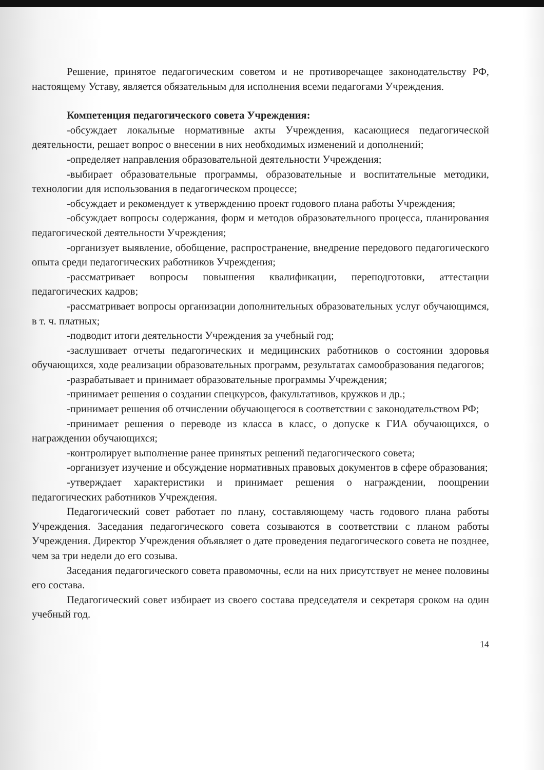Решение, принятое педагогическим советом и не противоречащее законодательству РФ, настоящему Уставу, является обязательным для исполнения всеми педагогами Учреждения.
Компетенция педагогического совета Учреждения:
-обсуждает локальные нормативные акты Учреждения, касающиеся педагогической деятельности, решает вопрос о внесении в них необходимых изменений и дополнений;
-определяет направления образовательной деятельности Учреждения;
-выбирает образовательные программы, образовательные и воспитательные методики, технологии для использования в педагогическом процессе;
-обсуждает и рекомендует к утверждению проект годового плана работы Учреждения;
-обсуждает вопросы содержания, форм и методов образовательного процесса, планирования педагогической деятельности Учреждения;
-организует выявление, обобщение, распространение, внедрение передового педагогического опыта среди педагогических работников Учреждения;
-рассматривает вопросы повышения квалификации, переподготовки, аттестации педагогических кадров;
-рассматривает вопросы организации дополнительных образовательных услуг обучающимся, в т. ч. платных;
-подводит итоги деятельности Учреждения за учебный год;
-заслушивает отчеты педагогических и медицинских работников о состоянии здоровья обучающихся, ходе реализации образовательных программ, результатах самообразования педагогов;
-разрабатывает и принимает образовательные программы Учреждения;
-принимает решения о создании спецкурсов, факультативов, кружков и др.;
-принимает решения об отчислении обучающегося в соответствии с законодательством РФ;
-принимает решения о переводе из класса в класс, о допуске к ГИА обучающихся, о награждении обучающихся;
-контролирует выполнение ранее принятых решений педагогического совета;
-организует изучение и обсуждение нормативных правовых документов в сфере образования;
-утверждает характеристики и принимает решения о награждении, поощрении педагогических работников Учреждения.
Педагогический совет работает по плану, составляющему часть годового плана работы Учреждения. Заседания педагогического совета созываются в соответствии с планом работы Учреждения. Директор Учреждения объявляет о дате проведения педагогического совета не позднее, чем за три недели до его созыва.
Заседания педагогического совета правомочны, если на них присутствует не менее половины его состава.
Педагогический совет избирает из своего состава председателя и секретаря сроком на один учебный год.
14